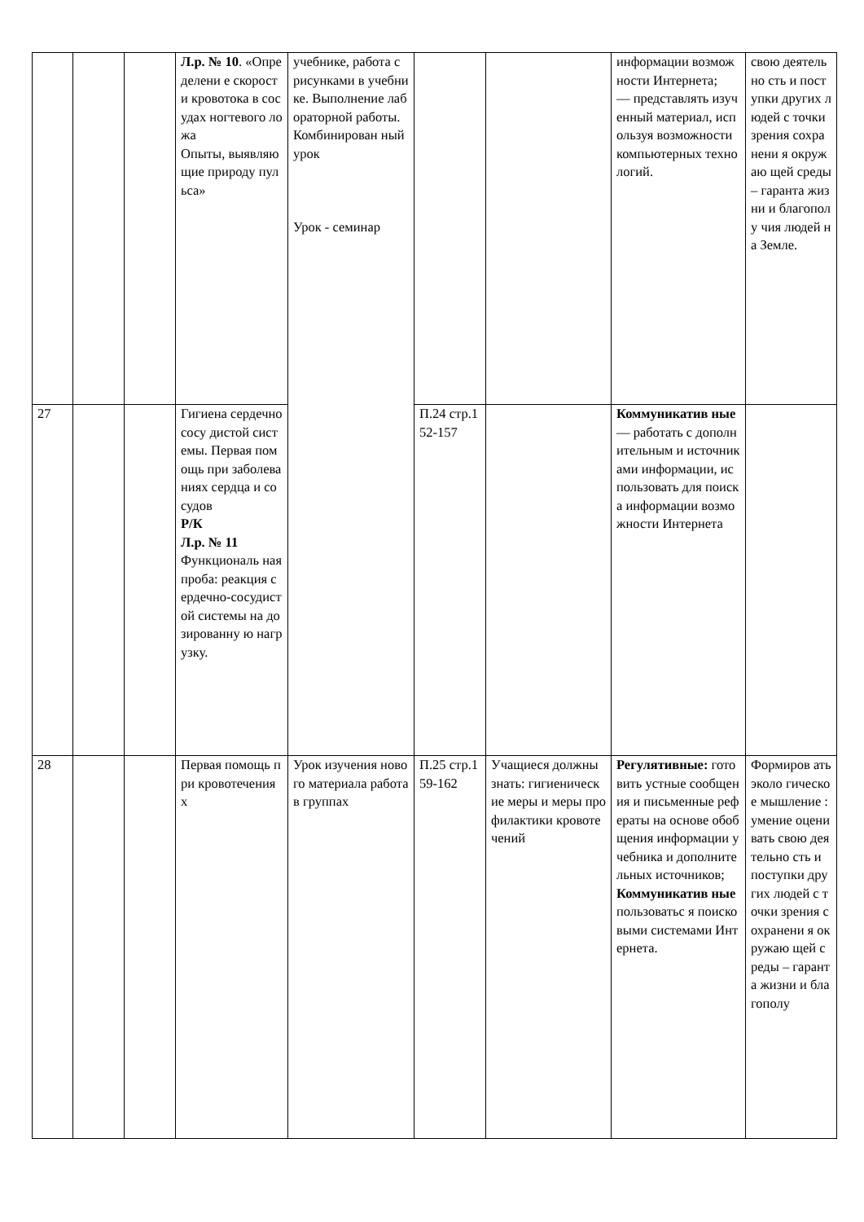| | | | Л.р. № 10 . «Определени е скорости кровотока в сосудах ногтевого ложа Опыты, выявляющие природу пульса» | учебнике, работа с рисунками в учебнике. Выполнение лабораторной работы. Комбинирован ный урок Урок - семинар | | | информации возможности Интернета; — представлять изученный материал, используя возможности компьютерных технологий. | свою деятельно сть и поступки других людей с точки зрения сохранени я окружаю щей среды – гаранта жизни и благополу чия людей на Земле. |
| 27 | | | Гигиена сердечнососу дистой системы. Первая помощь при заболеваниях сердца и сосудов Р/К Л.р. № 11 Функциональ ная проба: реакция сердечно-сосудистой системы на дозированну ю нагрузку. | | П.24 стр.152-157 | | Коммуникатив ные — работать с дополнительным и источниками информации, использовать для поиска информации возможности Интернета | |
| 28 | | | Первая помощь при кровотечения х | Урок изучения нового материала работа в группах | П.25 стр.159-162 | Учащиеся должны знать: гигиенические меры и меры профилактики кровотечений | Регулятивные: готовить устные сообщения и письменные рефераты на основе обобщения информации учебника и дополнительных источников; Коммуникатив ные пользоватьс я поисковыми системами Интернета. | Формиров ать эколо гическое мышление : умение оценивать свою деятельно сть и поступки других людей с точки зрения сохранени я окружаю щей среды – гаранта жизни и благополу |